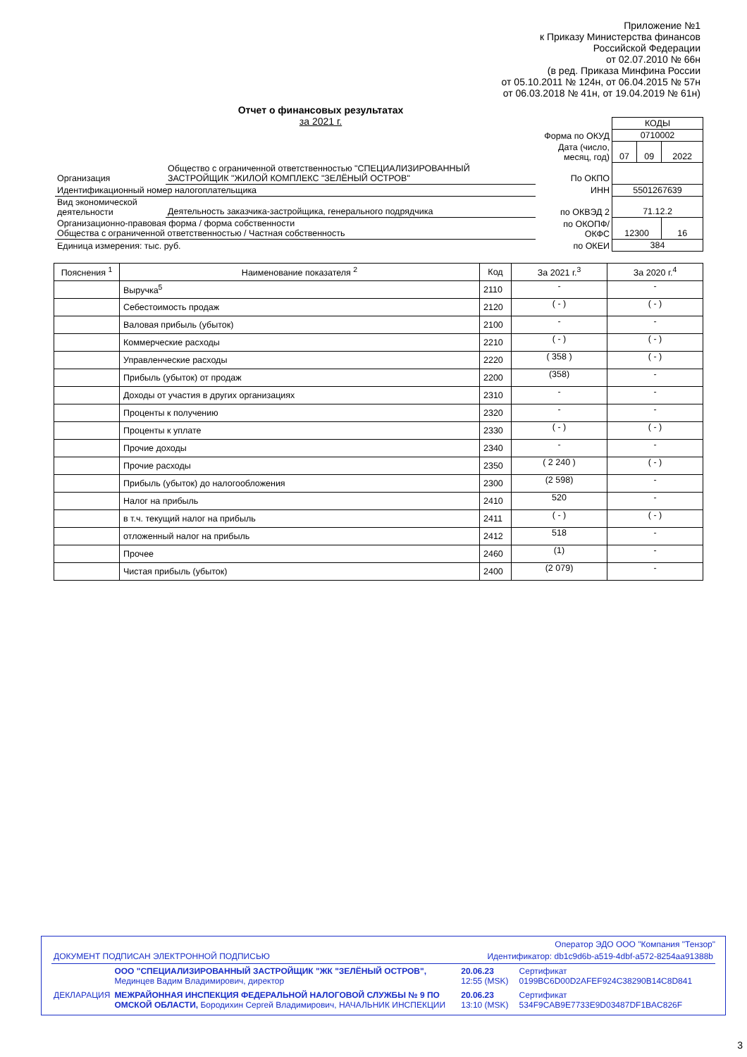Приложение №1
к Приказу Министерства финансов
Российской Федерации
от 02.07.2010 № 66н
(в ред. Приказа Минфина России
от 05.10.2011 № 124н, от 06.04.2015 № 57н
от 06.03.2018 № 41н, от 19.04.2019 № 61н)
Отчет о финансовых результатах
за 2021 г.
| | | | КОДЫ | | |
| | | Форма по ОКУД | 0710002 | | |
| | | Дата (число, месяц, год) | 07 | 09 | 2022 |
| Организация | Общество с ограниченной ответственностью "СПЕЦИАЛИЗИРОВАННЫЙ ЗАСТРОЙЩИК "ЖИЛОЙ КОМПЛЕКС "ЗЕЛЁНЫЙ ОСТРОВ" | По ОКПО | | | |
| Идентификационный номер налогоплательщика | | ИНН | 5501267639 | | |
| Вид экономической деятельности | Деятельность заказчика-застройщика, генерального подрядчика | по ОКВЭД 2 | 71.12.2 | | |
| Организационно-правовая форма / форма собственности Общества с ограниченной ответственностью / Частная собственность | | по ОКОПФ/ ОКФС | 12300 | | 16 |
| Единица измерения: тыс. руб. | | по ОКЕИ | 384 | | |
| Пояснения <sup>1</sup> | Наименование показателя <sup>2</sup> | Код | За 2021 г.<sup>3</sup> | За 2020 г.<sup>4</sup> |
| --- | --- | --- | --- | --- |
| | Выручка<sup>5</sup> | 2110 | - | - |
| | Себестоимость продаж | 2120 | ( - ) | ( - ) |
| | Валовая прибыль (убыток) | 2100 | - | - |
| | Коммерческие расходы | 2210 | ( - ) | ( - ) |
| | Управленческие расходы | 2220 | ( 358 ) | ( - ) |
| | Прибыль (убыток) от продаж | 2200 | (358) | - |
| | Доходы от участия в других организациях | 2310 | - | - |
| | Проценты к получению | 2320 | - | - |
| | Проценты к уплате | 2330 | ( - ) | ( - ) |
| | Прочие доходы | 2340 | - | - |
| | Прочие расходы | 2350 | ( 2 240 ) | ( - ) |
| | Прибыль (убыток) до налогообложения | 2300 | (2 598) | - |
| | Налог на прибыль | 2410 | 520 | - |
| | в т.ч. текущий налог на прибыль | 2411 | ( - ) | ( - ) |
| | отложенный налог на прибыль | 2412 | 518 | - |
| | Прочее | 2460 | (1) | - |
| | Чистая прибыль (убыток) | 2400 | (2 079) | - |
Оператор ЭДО ООО "Компания "Тензор"
| ДОКУМЕНТ ПОДПИСАН ЭЛЕКТРОННОЙ ПОДПИСЬЮ | | Идентификатор: db1c9d6b-a519-4dbf-a572-8254aa91388b | |
| | ООО "СПЕЦИАЛИЗИРОВАННЫЙ ЗАСТРОЙЩИК "ЖК "ЗЕЛЁНЫЙ ОСТРОВ", Мединцев Вадим Владимирович, директор | 20.06.23 12:55 (MSK) | Сертификат 0199BC6D00D2AFEF924C38290B14C8D841 |
| ДЕКЛАРАЦИЯ | МЕЖРАЙОННАЯ ИНСПЕКЦИЯ ФЕДЕРАЛЬНОЙ НАЛОГОВОЙ СЛУЖБЫ № 9 ПО ОМСКОЙ ОБЛАСТИ, Бородихин Сергей Владимирович, НАЧАЛЬНИК ИНСПЕКЦИИ | 20.06.23 13:10 (MSK) | Сертификат 534F9CAB9E7733E9D03487DF1BAC826F |
3